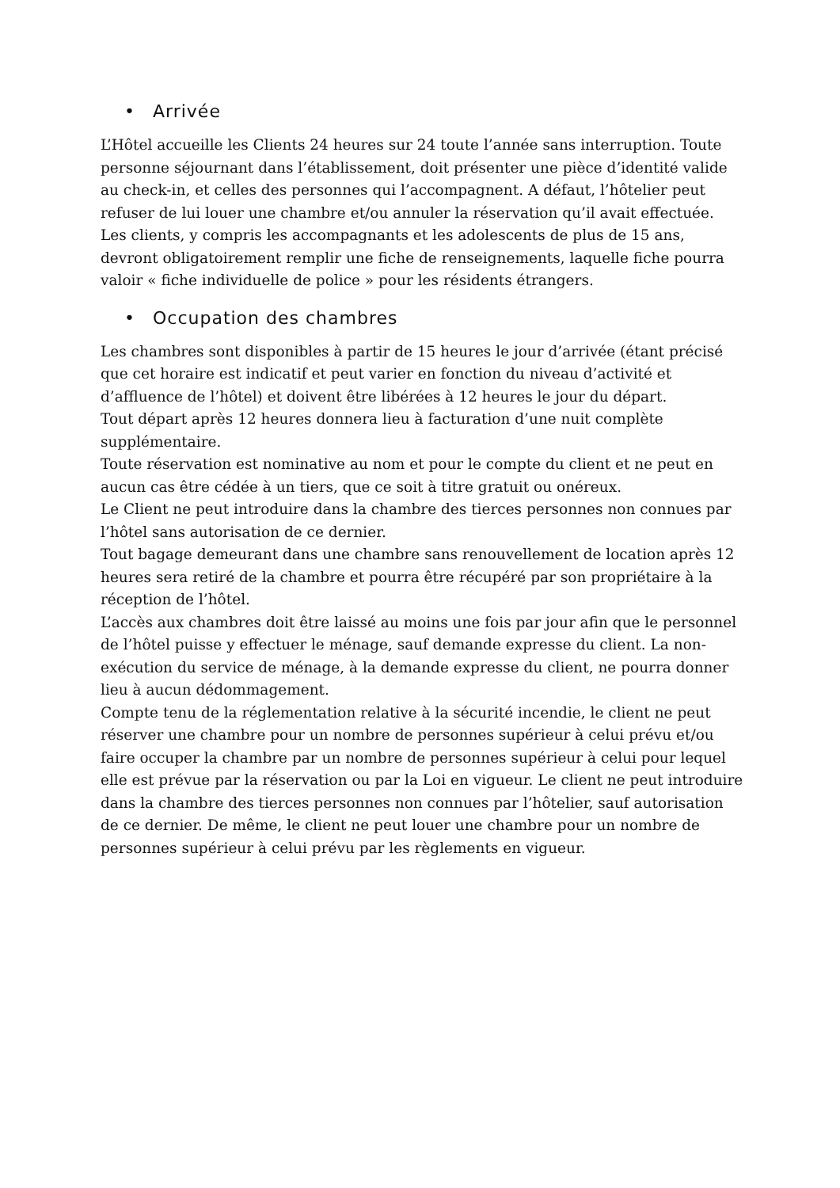• Arrivée
L’Hôtel accueille les Clients 24 heures sur 24 toute l’année sans interruption. Toute personne séjournant dans l’établissement, doit présenter une pièce d’identité valide au check-in, et celles des personnes qui l’accompagnent. A défaut, l’hôtelier peut refuser de lui louer une chambre et/ou annuler la réservation qu’il avait effectuée.
Les clients, y compris les accompagnants et les adolescents de plus de 15 ans, devront obligatoirement remplir une fiche de renseignements, laquelle fiche pourra valoir « fiche individuelle de police » pour les résidents étrangers.
• Occupation des chambres
Les chambres sont disponibles à partir de 15 heures le jour d’arrivée (étant précisé que cet horaire est indicatif et peut varier en fonction du niveau d’activité et d’affluence de l’hôtel) et doivent être libérées à 12 heures le jour du départ.
Tout départ après 12 heures donnera lieu à facturation d’une nuit complète supplémentaire.
Toute réservation est nominative au nom et pour le compte du client et ne peut en aucun cas être cédée à un tiers, que ce soit à titre gratuit ou onéreux.
Le Client ne peut introduire dans la chambre des tierces personnes non connues par l’hôtel sans autorisation de ce dernier.
Tout bagage demeurant dans une chambre sans renouvellement de location après 12 heures sera retiré de la chambre et pourra être récupéré par son propriétaire à la réception de l’hôtel.
L’accès aux chambres doit être laissé au moins une fois par jour afin que le personnel de l’hôtel puisse y effectuer le ménage, sauf demande expresse du client. La non-exécution du service de ménage, à la demande expresse du client, ne pourra donner lieu à aucun dédommagement.
Compte tenu de la réglementation relative à la sécurité incendie, le client ne peut réserver une chambre pour un nombre de personnes supérieur à celui prévu et/ou faire occuper la chambre par un nombre de personnes supérieur à celui pour lequel elle est prévue par la réservation ou par la Loi en vigueur. Le client ne peut introduire dans la chambre des tierces personnes non connues par l’hôtelier, sauf autorisation de ce dernier. De même, le client ne peut louer une chambre pour un nombre de personnes supérieur à celui prévu par les règlements en vigueur.